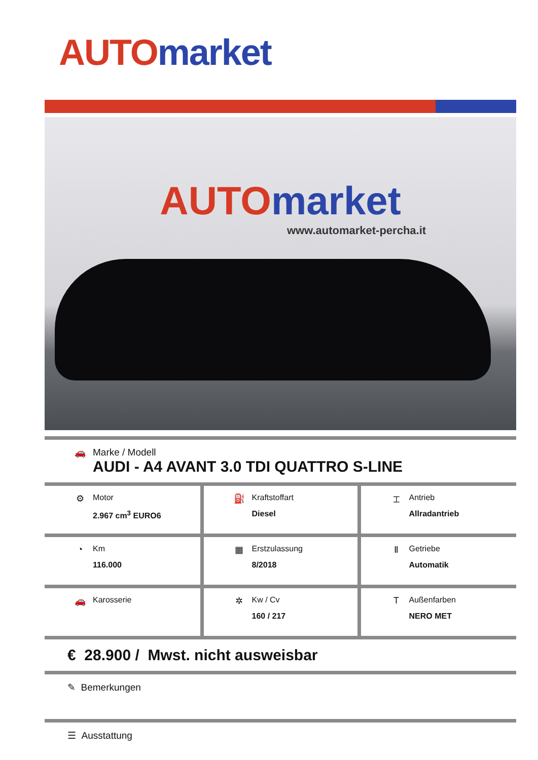AUTO market
AUTO market
www.automarket-percha.it
🚗 Marke / Modell
AUDI - A4 AVANT 3.0 TDI QUATTRO S-LINE
| ⚙ Motor 2.967 cm<sup>3</sup> EURO6 | ⛽ Kraftstoffart Diesel | ⌶ Antrieb Allradantrieb |
| ◔ Km 116.000 | ▦ Erstzulassung 8/2018 | Ⅱ Getriebe Automatik |
| 🚗 Karosserie | ✲ Kw / Cv 160 / 217 | T Außenfarben NERO MET |
€ 28.900 / Mwst. nicht ausweisbar
✎ Bemerkungen
☰ Ausstattung